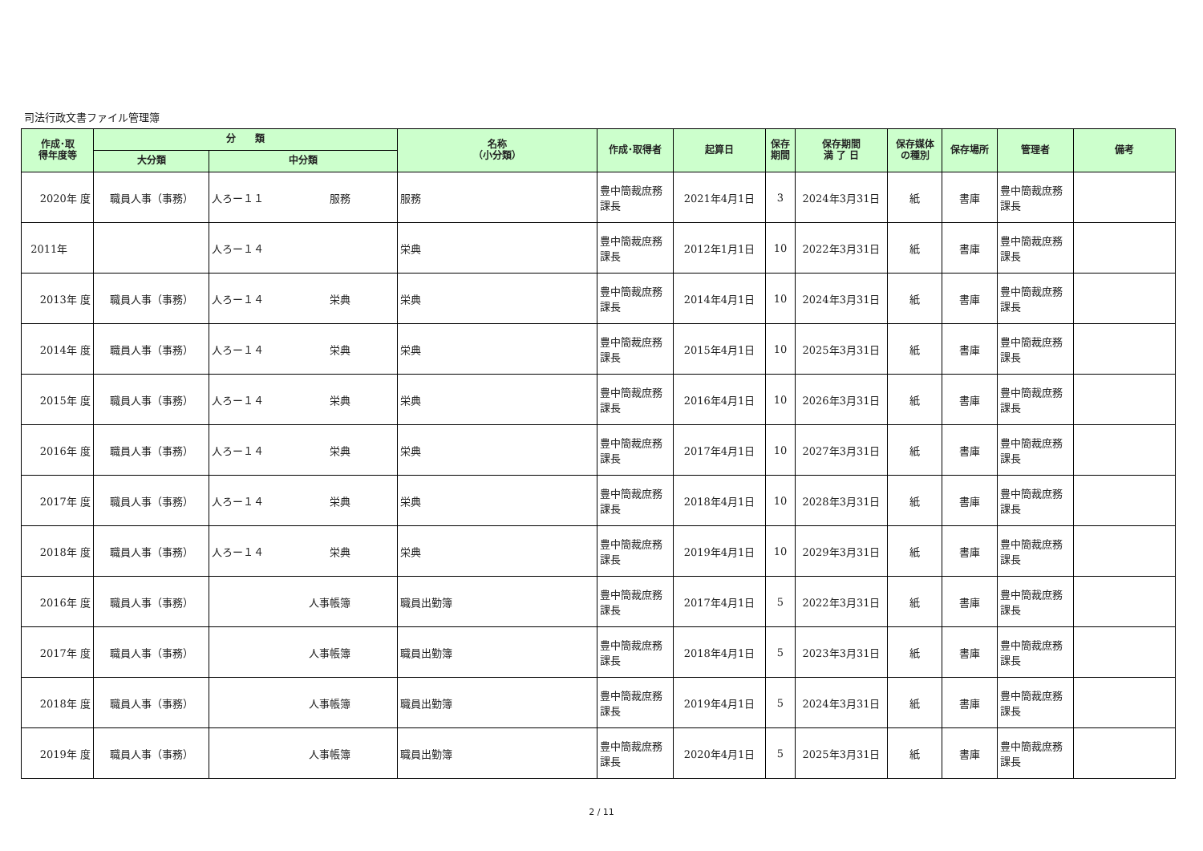司法行政文書ファイル管理簿
| 作成･取 得年度等 | 分 類 | | 名称 （小分類） | 作成･取得者 | 起算日 | 保存 期間 | 保存期間 満 了 日 | 保存媒体 の種別 | 保存場所 | 管理者 | 備考 |
| --- | --- | --- | --- | --- | --- | --- | --- | --- | --- | --- | --- |
| | 大分類 | 中分類 | | | | | | | | | |
| 2020年 度 | 職員人事（事務） | 人ろー１１ 服務 | 服務 | 豊中簡裁庶務課長 | 2021年4月1日 | 3 | 2024年3月31日 | 紙 | 書庫 | 豊中簡裁庶務課長 | |
| 2011年 | | 人ろー１４ | 栄典 | 豊中簡裁庶務課長 | 2012年1月1日 | 10 | 2022年3月31日 | 紙 | 書庫 | 豊中簡裁庶務課長 | |
| 2013年 度 | 職員人事（事務） | 人ろー１４ 栄典 | 栄典 | 豊中簡裁庶務課長 | 2014年4月1日 | 10 | 2024年3月31日 | 紙 | 書庫 | 豊中簡裁庶務課長 | |
| 2014年 度 | 職員人事（事務） | 人ろー１４ 栄典 | 栄典 | 豊中簡裁庶務課長 | 2015年4月1日 | 10 | 2025年3月31日 | 紙 | 書庫 | 豊中簡裁庶務課長 | |
| 2015年 度 | 職員人事（事務） | 人ろー１４ 栄典 | 栄典 | 豊中簡裁庶務課長 | 2016年4月1日 | 10 | 2026年3月31日 | 紙 | 書庫 | 豊中簡裁庶務課長 | |
| 2016年 度 | 職員人事（事務） | 人ろー１４ 栄典 | 栄典 | 豊中簡裁庶務課長 | 2017年4月1日 | 10 | 2027年3月31日 | 紙 | 書庫 | 豊中簡裁庶務課長 | |
| 2017年 度 | 職員人事（事務） | 人ろー１４ 栄典 | 栄典 | 豊中簡裁庶務課長 | 2018年4月1日 | 10 | 2028年3月31日 | 紙 | 書庫 | 豊中簡裁庶務課長 | |
| 2018年 度 | 職員人事（事務） | 人ろー１４ 栄典 | 栄典 | 豊中簡裁庶務課長 | 2019年4月1日 | 10 | 2029年3月31日 | 紙 | 書庫 | 豊中簡裁庶務課長 | |
| 2016年 度 | 職員人事（事務） | 人事帳簿 | 職員出勤簿 | 豊中簡裁庶務課長 | 2017年4月1日 | 5 | 2022年3月31日 | 紙 | 書庫 | 豊中簡裁庶務課長 | |
| 2017年 度 | 職員人事（事務） | 人事帳簿 | 職員出勤簿 | 豊中簡裁庶務課長 | 2018年4月1日 | 5 | 2023年3月31日 | 紙 | 書庫 | 豊中簡裁庶務課長 | |
| 2018年 度 | 職員人事（事務） | 人事帳簿 | 職員出勤簿 | 豊中簡裁庶務課長 | 2019年4月1日 | 5 | 2024年3月31日 | 紙 | 書庫 | 豊中簡裁庶務課長 | |
| 2019年 度 | 職員人事（事務） | 人事帳簿 | 職員出勤簿 | 豊中簡裁庶務課長 | 2020年4月1日 | 5 | 2025年3月31日 | 紙 | 書庫 | 豊中簡裁庶務課長 | |
2 / 11